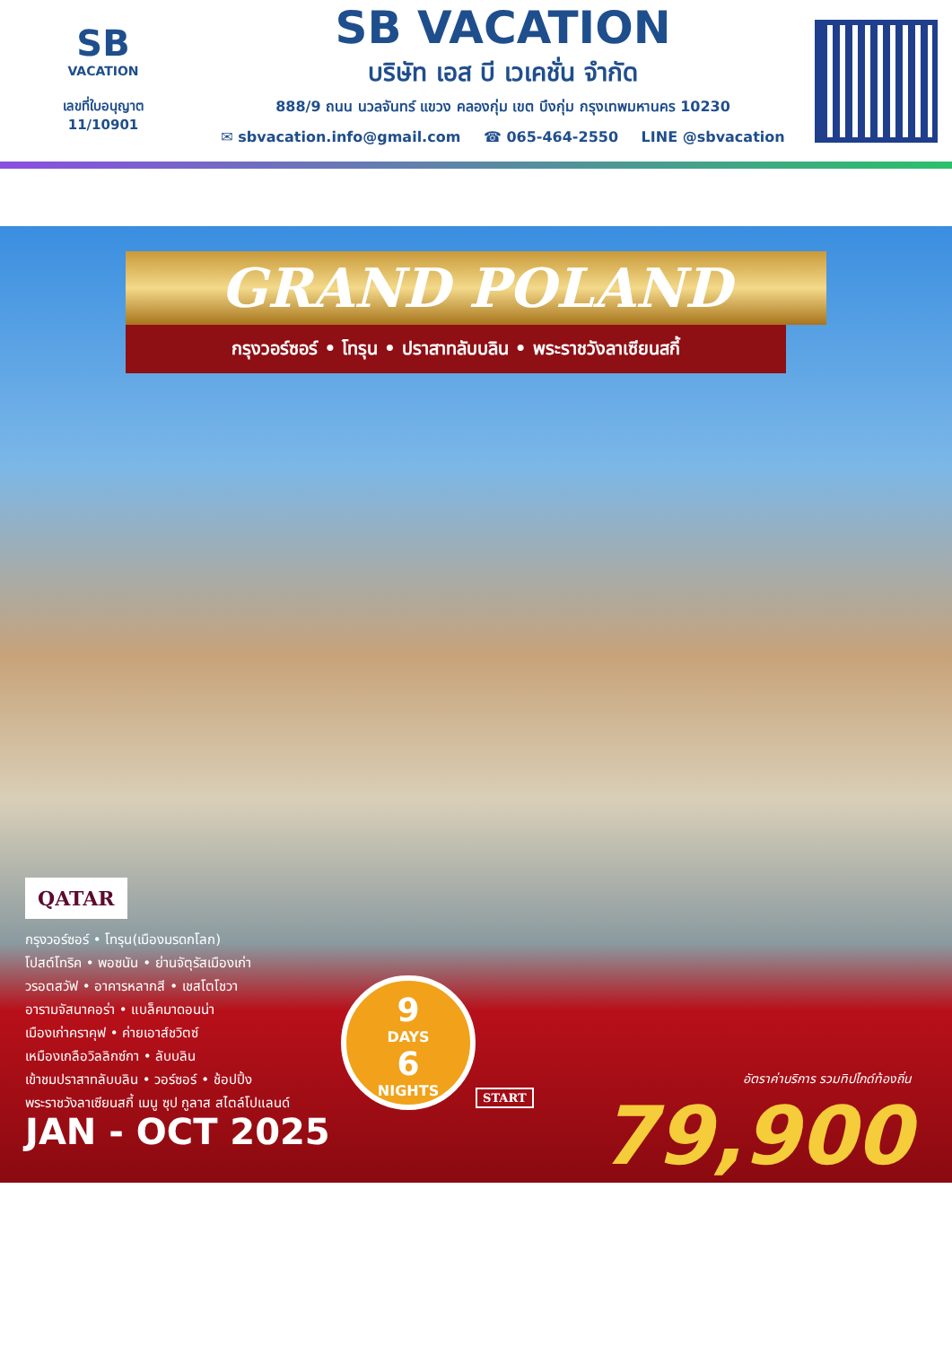SB
VACATION
เลขที่ใบอนุญาต
11/10901
SB VACATION
บริษัท เอส บี เวเคชั่น จำกัด
888/9 ถนน นวลจันทร์ แขวง คลองกุ่ม เขต บึงกุ่ม กรุงเทพมหานคร 10230
✉ sbvacation.info@gmail.com ☎ 065-464-2550 LINE @sbvacation
GRAND POLAND
กรุงวอร์ซอร์ • โทรุน • ปราสาทลับบลิน • พระราชวังลาเซียนสกี้
QATAR
กรุงวอร์ซอร์ • โทรุน(เมืองมรดกโลก)
โปสต์โทริค • พอซนัน • ย่านจัตุรัสเมืองเก่า
วรอตสวัฟ • อาคารหลากสี • เชสโตโชวา
อารามจัสนาคอร่า • แบล็คมาดอนน่า
เมืองเก่าคราคุฟ • ค่ายเอาส์ชวิตซ์
เหมืองเกลือวิลลิกซ์กา • ลับบลิน
เข้าชมปราสาทลับบลิน • วอร์ซอร์ • ช้อปปิ้ง
พระราชวังลาเซียนสกี้ เมนู ซุป กูลาส สไตล์โปแลนด์
JAN - OCT 2025
9
DAYS
6
NIGHTS
START
อัตราค่าบริการ รวมทิปไกด์ท้องถิ่น
79,900